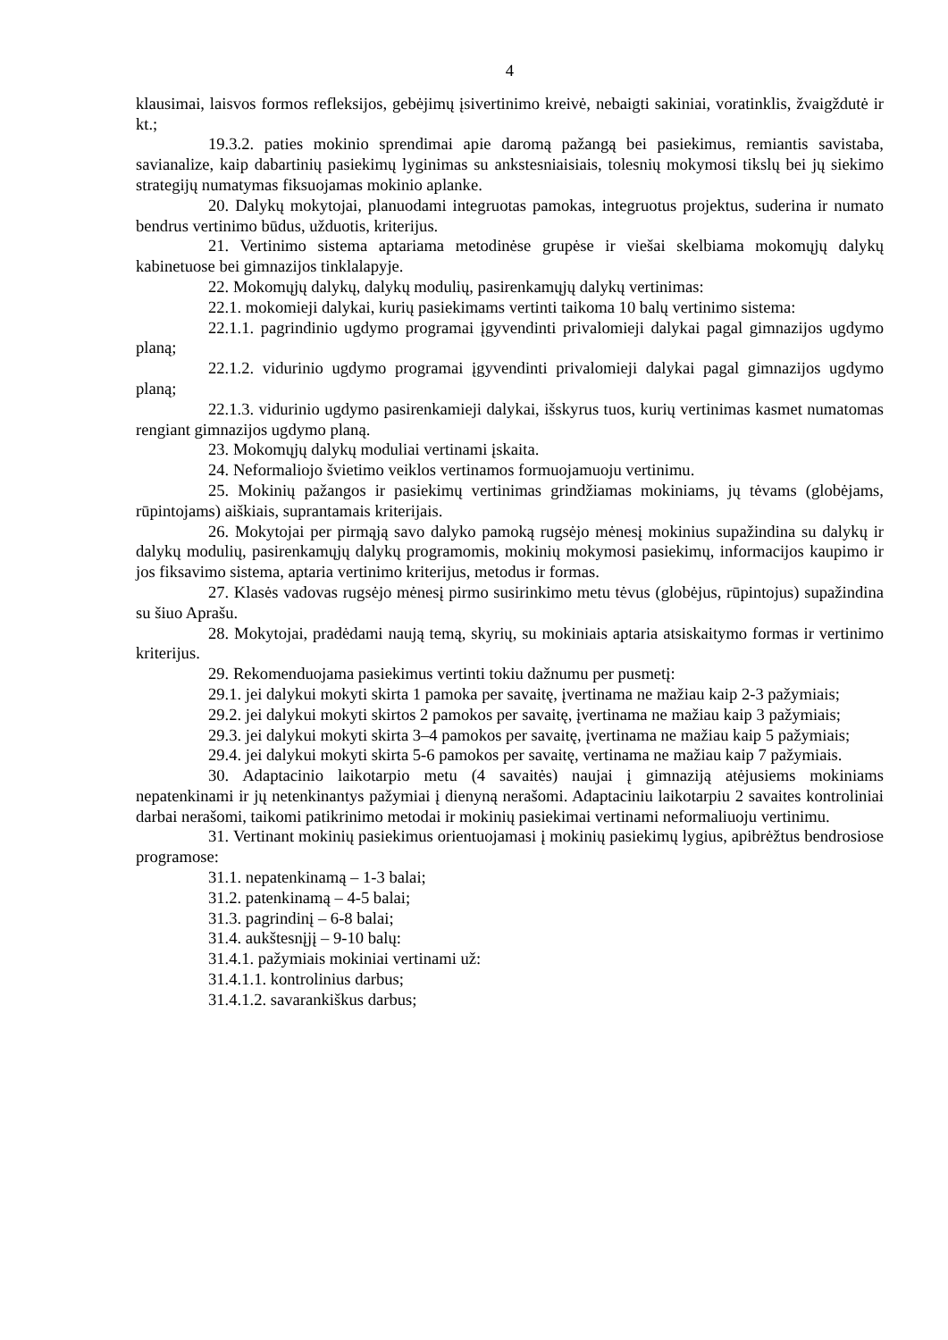4
klausimai, laisvos formos refleksijos, gebėjimų įsivertinimo kreivė, nebaigti sakiniai, voratinklis, žvaigždutė ir kt.;
19.3.2. paties mokinio sprendimai apie daromą pažangą bei pasiekimus, remiantis savistaba, savianalize, kaip dabartinių pasiekimų lyginimas su ankstesniaisiais, tolesnių mokymosi tikslų bei jų siekimo strategijų numatymas fiksuojamas mokinio aplanke.
20. Dalykų mokytojai, planuodami integruotas pamokas, integruotus projektus, suderina ir numato bendrus vertinimo būdus, užduotis, kriterijus.
21. Vertinimo sistema aptariama metodinėse grupėse ir viešai skelbiama mokomųjų dalykų kabinetuose bei gimnazijos tinklalapyje.
22. Mokomųjų dalykų, dalykų modulių, pasirenkamųjų dalykų vertinimas:
22.1. mokomieji dalykai, kurių pasiekimams vertinti taikoma 10 balų vertinimo sistema:
22.1.1. pagrindinio ugdymo programai įgyvendinti privalomieji dalykai pagal gimnazijos ugdymo planą;
22.1.2. vidurinio ugdymo programai įgyvendinti privalomieji dalykai pagal gimnazijos ugdymo planą;
22.1.3. vidurinio ugdymo pasirenkamieji dalykai, išskyrus tuos, kurių vertinimas kasmet numatomas rengiant gimnazijos ugdymo planą.
23. Mokomųjų dalykų moduliai vertinami įskaita.
24. Neformaliojo švietimo veiklos vertinamos formuojamuoju vertinimu.
25. Mokinių pažangos ir pasiekimų vertinimas grindžiamas mokiniams, jų tėvams (globėjams, rūpintojams) aiškiais, suprantamais kriterijais.
26. Mokytojai per pirmąją savo dalyko pamoką rugsėjo mėnesį mokinius supažindina su dalykų ir dalykų modulių, pasirenkamųjų dalykų programomis, mokinių mokymosi pasiekimų, informacijos kaupimo ir jos fiksavimo sistema, aptaria vertinimo kriterijus, metodus ir formas.
27. Klasės vadovas rugsėjo mėnesį pirmo susirinkimo metu tėvus (globėjus, rūpintojus) supažindina su šiuo Aprašu.
28. Mokytojai, pradėdami naują temą, skyrių, su mokiniais aptaria atsiskaitymo formas ir vertinimo kriterijus.
29. Rekomenduojama pasiekimus vertinti tokiu dažnumu per pusmetį:
29.1. jei dalykui mokyti skirta 1 pamoka per savaitę, įvertinama ne mažiau kaip 2-3 pažymiais;
29.2. jei dalykui mokyti skirtos 2 pamokos per savaitę, įvertinama ne mažiau kaip 3 pažymiais;
29.3. jei dalykui mokyti skirta 3–4 pamokos per savaitę, įvertinama ne mažiau kaip 5 pažymiais;
29.4. jei dalykui mokyti skirta 5-6 pamokos per savaitę, vertinama ne mažiau kaip 7 pažymiais.
30. Adaptacinio laikotarpio metu (4 savaitės) naujai į gimnaziją atėjusiems mokiniams nepatenkinami ir jų netenkinantys pažymiai į dienyną nerašomi. Adaptaciniu laikotarpiu 2 savaites kontroliniai darbai nerašomi, taikomi patikrinimo metodai ir mokinių pasiekimai vertinami neformaliuoju vertinimu.
31. Vertinant mokinių pasiekimus orientuojamasi į mokinių pasiekimų lygius, apibrėžtus bendrosiose programose:
31.1. nepatenkinamą – 1-3 balai;
31.2. patenkinamą – 4-5 balai;
31.3. pagrindinį – 6-8 balai;
31.4. aukštesnįjį – 9-10 balų:
31.4.1. pažymiais mokiniai vertinami už:
31.4.1.1. kontrolinius darbus;
31.4.1.2. savarankiškus darbus;